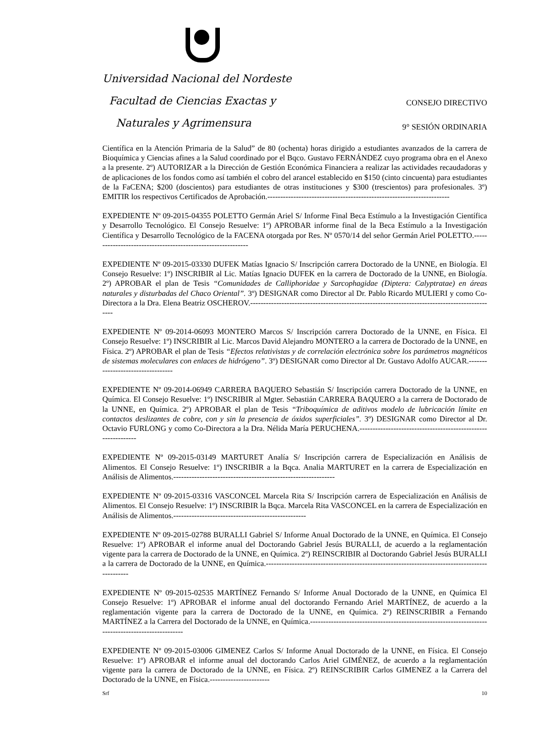Universidad Nacional del Nordeste
Facultad de Ciencias Exactas y
Naturales y Agrimensura
CONSEJO DIRECTIVO
9° SESIÓN ORDINARIA
Científica en la Atención Primaria de la Salud” de 80 (ochenta) horas dirigido a estudiantes avanzados de la carrera de Bioquímica y Ciencias afines a la Salud coordinado por el Bqco. Gustavo FERNÁNDEZ cuyo programa obra en el Anexo a la presente. 2º) AUTORIZAR a la Dirección de Gestión Económica Financiera a realizar las actividades recaudadoras y de aplicaciones de los fondos como así también el cobro del arancel establecido en $150 (cinto cincuenta) para estudiantes de la FaCENA; $200 (doscientos) para estudiantes de otras instituciones y $300 (trescientos) para profesionales. 3º) EMITIR los respectivos Certificados de Aprobación.----------------------------------------------------------------------
EXPEDIENTE Nº 09-2015-04355 POLETTO Germán Ariel S/ Informe Final Beca Estímulo a la Investigación Científica y Desarrollo Tecnológico. El Consejo Resuelve: 1º) APROBAR informe final de la Beca Estímulo a la Investigación Científica y Desarrollo Tecnológico de la FACENA otorgada por Res. Nº 0570/14 del señor Germán Ariel POLETTO.-------------------------------------------------------------
EXPEDIENTE Nº 09-2015-03330 DUFEK Matías Ignacio S/ Inscripción carrera Doctorado de la UNNE, en Biología. El Consejo Resuelve: 1º) INSCRIBIR al Lic. Matías Ignacio DUFEK en la carrera de Doctorado de la UNNE, en Biología. 2º) APROBAR el plan de Tesis “Comunidades de Calliphoridae y Sarcophagidae (Diptera: Calyptratae) en áreas naturales y disturbadas del Chaco Oriental”. 3º) DESIGNAR como Director al Dr. Pablo Ricardo MULIERI y como Co-Directora a la Dra. Elena Beatriz OSCHEROV.-----------------------------------------------------------------------------------------------
EXPEDIENTE Nº 09-2014-06093 MONTERO Marcos S/ Inscripción carrera Doctorado de la UNNE, en Física. El Consejo Resuelve: 1º) INSCRIBIR al Lic. Marcos David Alejandro MONTERO a la carrera de Doctorado de la UNNE, en Física. 2º) APROBAR el plan de Tesis “Efectos relativistas y de correlación electrónica sobre los parámetros magnéticos de sistemas moleculares con enlaces de hidrógeno”. 3º) DESIGNAR como Director al Dr. Gustavo Adolfo AUCAR.----------------------------------
EXPEDIENTE Nº 09-2014-06949 CARRERA BAQUERO Sebastián S/ Inscripción carrera Doctorado de la UNNE, en Química. El Consejo Resuelve: 1º) INSCRIBIR al Mgter. Sebastián CARRERA BAQUERO a la carrera de Doctorado de la UNNE, en Química. 2º) APROBAR el plan de Tesis “Triboquímica de aditivos modelo de lubricación límite en contactos deslizantes de cobre, con y sin la presencia de óxidos superficiales”. 3º) DESIGNAR como Director al Dr. Octavio FURLONG y como Co-Directora a la Dra. Nélida María PERUCHENA.--------------------------------------------------------------
EXPEDIENTE Nº 09-2015-03149 MARTURET Analía S/ Inscripción carrera de Especialización en Análisis de Alimentos. El Consejo Resuelve: 1º) INSCRIBIR a la Bqca. Analia MARTURET en la carrera de Especialización en Análisis de Alimentos.--------------------------------------------------------------
EXPEDIENTE Nº 09-2015-03316 VASCONCEL Marcela Rita S/ Inscripción carrera de Especialización en Análisis de Alimentos. El Consejo Resuelve: 1º) INSCRIBIR la Bqca. Marcela Rita VASCONCEL en la carrera de Especialización en Análisis de Alimentos.---------------------------------------------------
EXPEDIENTE Nº 09-2015-02788 BURALLI Gabriel S/ Informe Anual Doctorado de la UNNE, en Química. El Consejo Resuelve: 1º) APROBAR el informe anual del Doctorando Gabriel Jesús BURALLI, de acuerdo a la reglamentación vigente para la carrera de Doctorado de la UNNE, en Química. 2º) REINSCRIBIR al Doctorando Gabriel Jesús BURALLI a la carrera de Doctorado de la UNNE, en Química.-----------------------------------------------------------------------------------------------
EXPEDIENTE Nº 09-2015-02535 MARTÍNEZ Fernando S/ Informe Anual Doctorado de la UNNE, en Química El Consejo Resuelve: 1º) APROBAR el informe anual del doctorando Fernando Ariel MARTÍNEZ, de acuerdo a la reglamentación vigente para la carrera de Doctorado de la UNNE, en Química. 2º) REINSCRIBIR a Fernando MARTÍNEZ a la Carrera del Doctorado de la UNNE, en Química.---------------------------------------------------------------------------------------------------
EXPEDIENTE Nº 09-2015-03006 GIMENEZ Carlos S/ Informe Anual Doctorado de la UNNE, en Física. El Consejo Resuelve: 1º) APROBAR el informe anual del doctorando Carlos Ariel GIMÉNEZ, de acuerdo a la reglamentación vigente para la carrera de Doctorado de la UNNE, en Física. 2º) REINSCRIBIR Carlos GIMENEZ a la Carrera del Doctorado de la UNNE, en Física.-----------------------
Srf 10